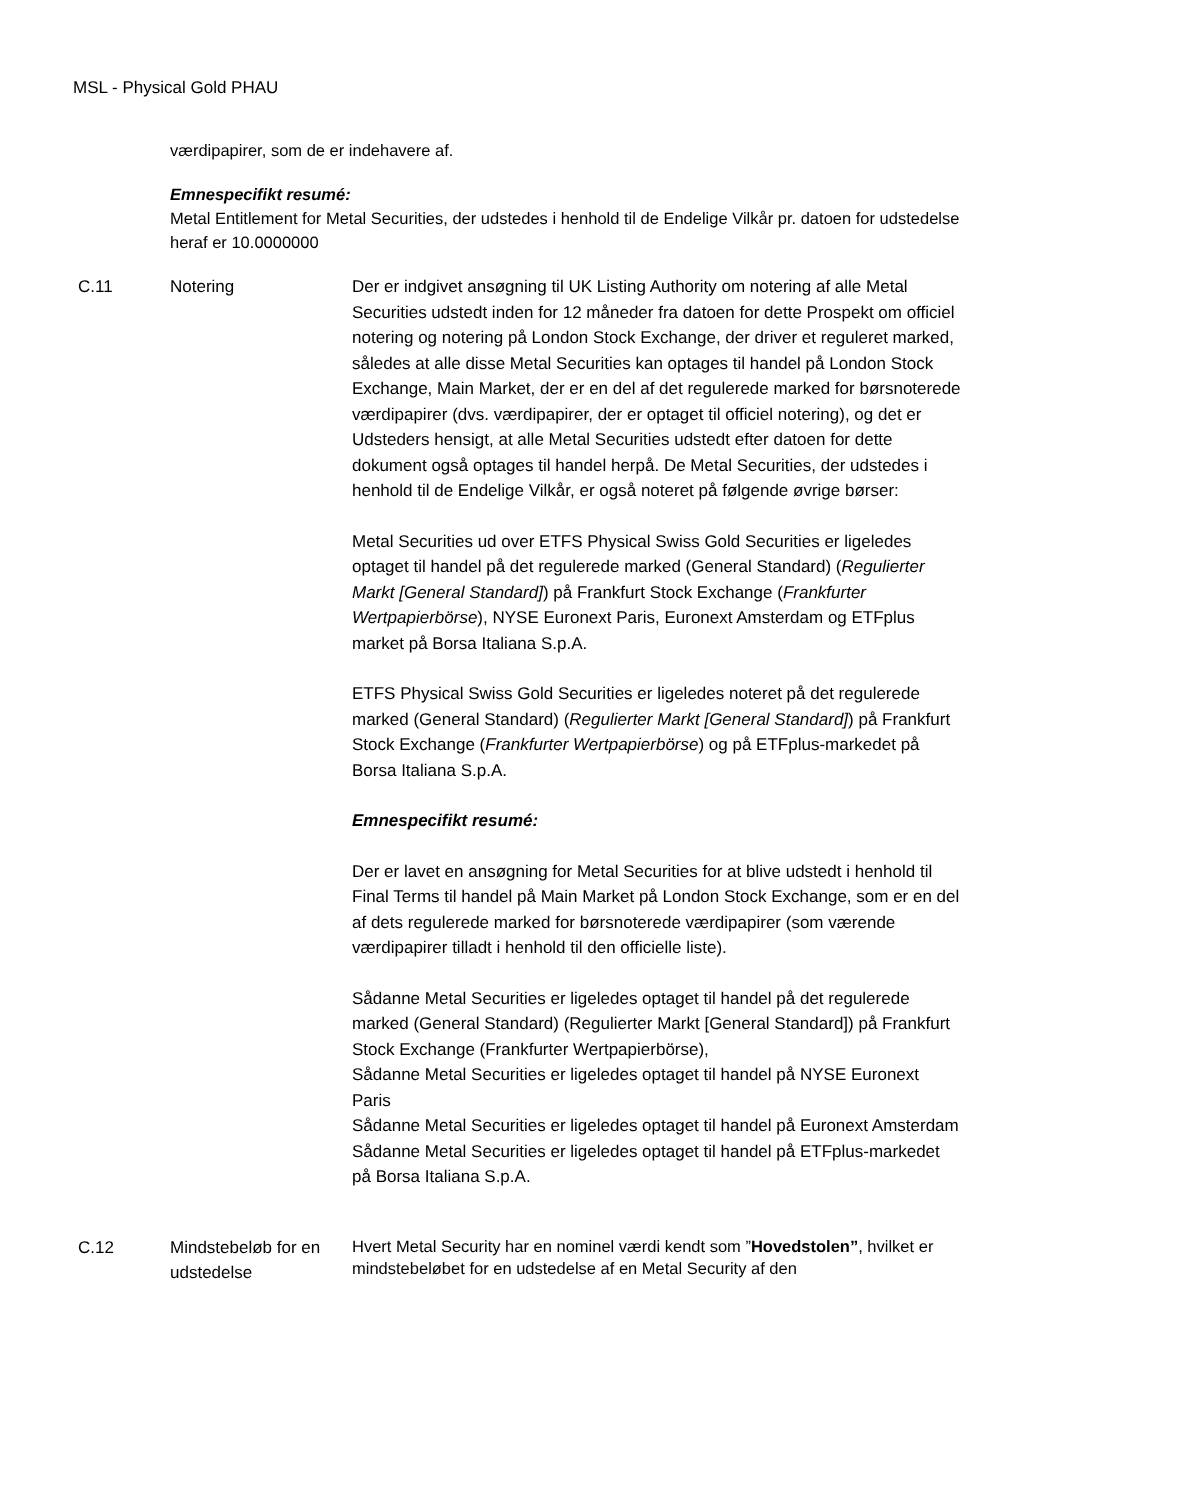MSL - Physical Gold PHAU
værdipapirer, som de er indehavere af.
Emnespecifikt resumé:
Metal Entitlement for Metal Securities, der udstedes i henhold til de Endelige Vilkår pr. datoen for udstedelse heraf er 10.0000000
| C.11 | Notering | Der er indgivet ansøgning til UK Listing Authority om notering af alle Metal Securities udstedt inden for 12 måneder fra datoen for dette Prospekt om officiel notering og notering på London Stock Exchange, der driver et reguleret marked, således at alle disse Metal Securities kan optages til handel på London Stock Exchange, Main Market, der er en del af det regulerede marked for børsnoterede værdipapirer (dvs. værdipapirer, der er optaget til officiel notering), og det er Udsteders hensigt, at alle Metal Securities udstedt efter datoen for dette dokument også optages til handel herpå. De Metal Securities, der udstedes i henhold til de Endelige Vilkår, er også noteret på følgende øvrige børser: Metal Securities ud over ETFS Physical Swiss Gold Securities er ligeledes optaget til handel på det regulerede marked (General Standard) ( Regulierter Markt [General Standard] ) på Frankfurt Stock Exchange ( Frankfurter Wertpapierbörse ), NYSE Euronext Paris, Euronext Amsterdam og ETFplus market på Borsa Italiana S.p.A. ETFS Physical Swiss Gold Securities er ligeledes noteret på det regulerede marked (General Standard) ( Regulierter Markt [General Standard] ) på Frankfurt Stock Exchange ( Frankfurter Wertpapierbörse ) og på ETFplus-markedet på Borsa Italiana S.p.A. Emnespecifikt resumé: Der er lavet en ansøgning for Metal Securities for at blive udstedt i henhold til Final Terms til handel på Main Market på London Stock Exchange, som er en del af dets regulerede marked for børsnoterede værdipapirer (som værende værdipapirer tilladt i henhold til den officielle liste). Sådanne Metal Securities er ligeledes optaget til handel på det regulerede marked (General Standard) (Regulierter Markt [General Standard]) på Frankfurt Stock Exchange (Frankfurter Wertpapierbörse), Sådanne Metal Securities er ligeledes optaget til handel på NYSE Euronext Paris Sådanne Metal Securities er ligeledes optaget til handel på Euronext Amsterdam Sådanne Metal Securities er ligeledes optaget til handel på ETFplus-markedet på Borsa Italiana S.p.A. |
| C.12 | Mindstebeløb for en udstedelse | Hvert Metal Security har en nominel værdi kendt som ” Hovedstolen” , hvilket er mindstebeløbet for en udstedelse af en Metal Security af den |